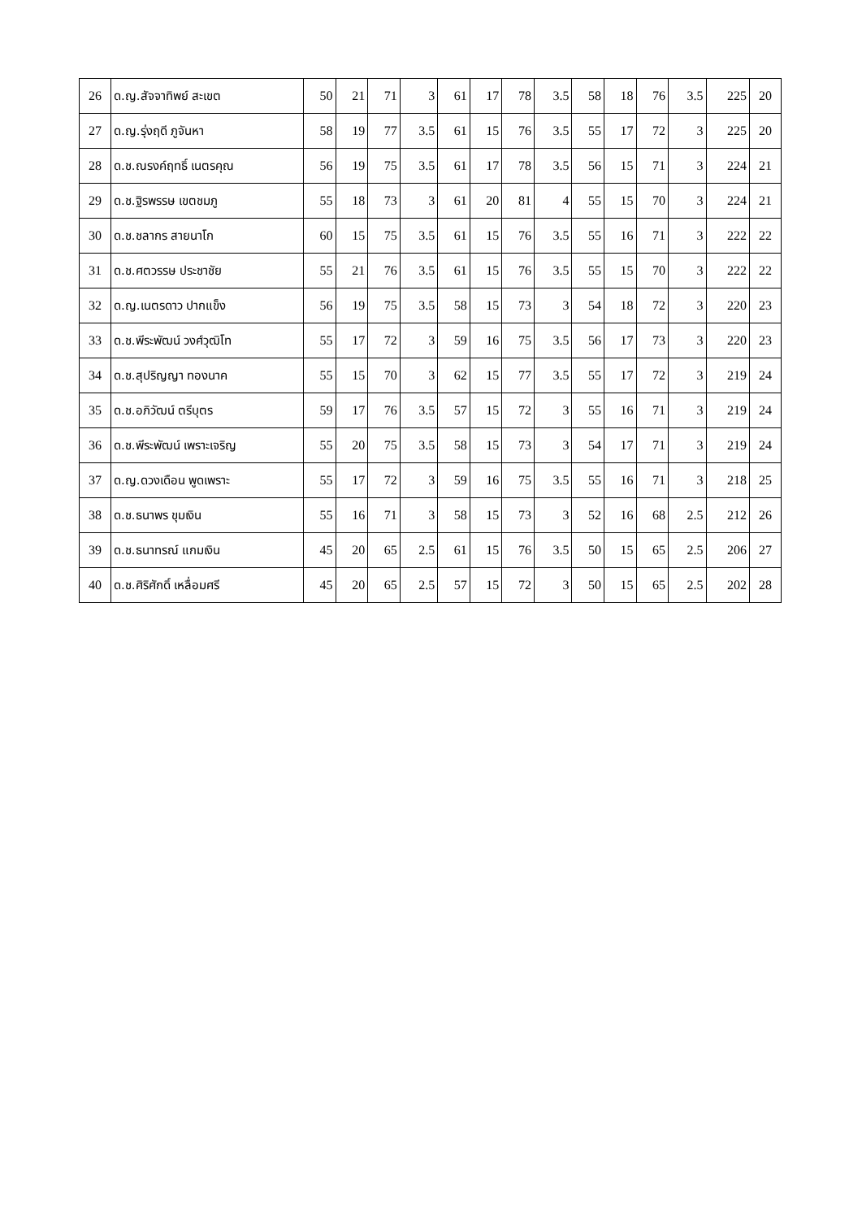| 26 | ด.ญ.สัจจาทิพย์ สะเขต | 50 | 21 | 71 | 3 | 61 | 17 | 78 | 3.5 | 58 | 18 | 76 | 3.5 | 225 | 20 |
| 27 | ด.ญ.รุ่งฤดี ภูจันหา | 58 | 19 | 77 | 3.5 | 61 | 15 | 76 | 3.5 | 55 | 17 | 72 | 3 | 225 | 20 |
| 28 | ด.ช.ณรงค์ฤทธิ์ เนตรคุณ | 56 | 19 | 75 | 3.5 | 61 | 17 | 78 | 3.5 | 56 | 15 | 71 | 3 | 224 | 21 |
| 29 | ด.ช.ฐิรพรรษ เขตชมภู | 55 | 18 | 73 | 3 | 61 | 20 | 81 | 4 | 55 | 15 | 70 | 3 | 224 | 21 |
| 30 | ด.ช.ชลากร สายนาโก | 60 | 15 | 75 | 3.5 | 61 | 15 | 76 | 3.5 | 55 | 16 | 71 | 3 | 222 | 22 |
| 31 | ด.ช.ศตวรรษ ประชาชัย | 55 | 21 | 76 | 3.5 | 61 | 15 | 76 | 3.5 | 55 | 15 | 70 | 3 | 222 | 22 |
| 32 | ด.ญ.เนตรดาว ปากแข็ง | 56 | 19 | 75 | 3.5 | 58 | 15 | 73 | 3 | 54 | 18 | 72 | 3 | 220 | 23 |
| 33 | ด.ช.พีระพัฒน์ วงศ์วุฒิโท | 55 | 17 | 72 | 3 | 59 | 16 | 75 | 3.5 | 56 | 17 | 73 | 3 | 220 | 23 |
| 34 | ด.ช.สุปริญญา ทองนาค | 55 | 15 | 70 | 3 | 62 | 15 | 77 | 3.5 | 55 | 17 | 72 | 3 | 219 | 24 |
| 35 | ด.ช.อภิวัฒน์ ตรีบุตร | 59 | 17 | 76 | 3.5 | 57 | 15 | 72 | 3 | 55 | 16 | 71 | 3 | 219 | 24 |
| 36 | ด.ช.พีระพัฒน์ เพราะเจริญ | 55 | 20 | 75 | 3.5 | 58 | 15 | 73 | 3 | 54 | 17 | 71 | 3 | 219 | 24 |
| 37 | ด.ญ.ดวงเดือน พูดเพราะ | 55 | 17 | 72 | 3 | 59 | 16 | 75 | 3.5 | 55 | 16 | 71 | 3 | 218 | 25 |
| 38 | ด.ช.ธนาพร ขุมเงิน | 55 | 16 | 71 | 3 | 58 | 15 | 73 | 3 | 52 | 16 | 68 | 2.5 | 212 | 26 |
| 39 | ด.ช.ธนาทรณ์ แกมเงิน | 45 | 20 | 65 | 2.5 | 61 | 15 | 76 | 3.5 | 50 | 15 | 65 | 2.5 | 206 | 27 |
| 40 | ด.ช.ศิริศักดิ์ เหลื่อมศรี | 45 | 20 | 65 | 2.5 | 57 | 15 | 72 | 3 | 50 | 15 | 65 | 2.5 | 202 | 28 |